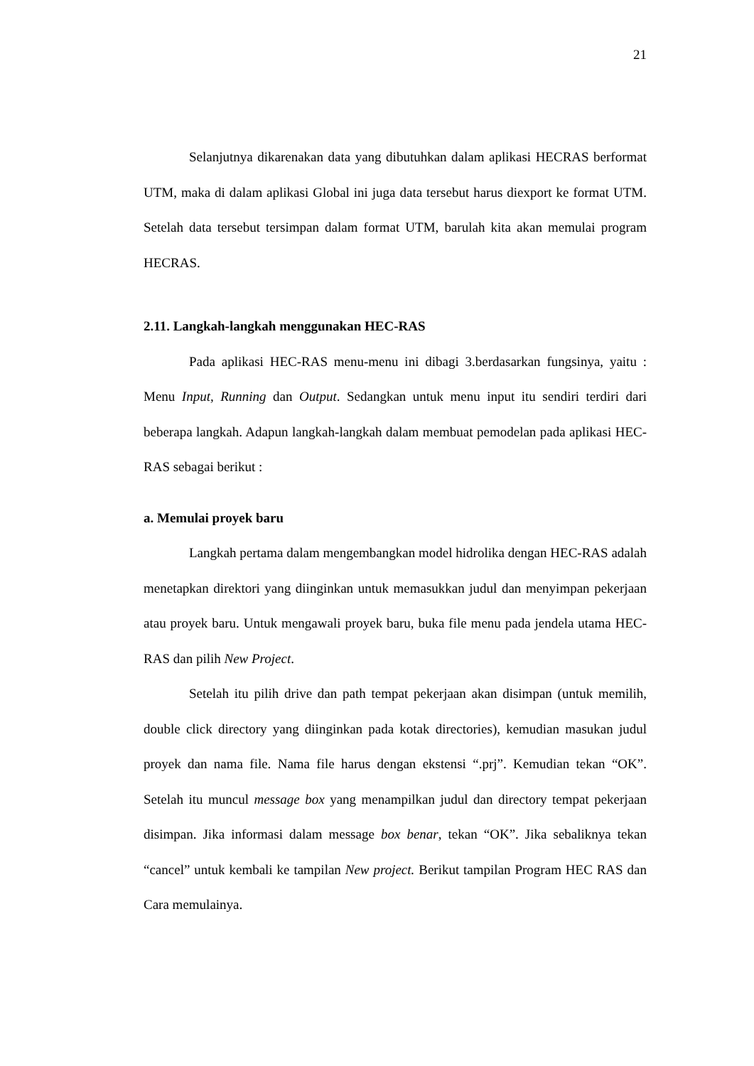21
Selanjutnya dikarenakan data yang dibutuhkan dalam aplikasi HECRAS berformat UTM, maka di dalam aplikasi Global ini juga data tersebut harus diexport ke format UTM. Setelah data tersebut tersimpan dalam format UTM, barulah kita akan memulai program HECRAS.
2.11. Langkah-langkah menggunakan HEC-RAS
Pada aplikasi HEC-RAS menu-menu ini dibagi 3.berdasarkan fungsinya, yaitu : Menu Input, Running dan Output. Sedangkan untuk menu input itu sendiri terdiri dari beberapa langkah. Adapun langkah-langkah dalam membuat pemodelan pada aplikasi HEC-RAS sebagai berikut :
a. Memulai proyek baru
Langkah pertama dalam mengembangkan model hidrolika dengan HEC-RAS adalah menetapkan direktori yang diinginkan untuk memasukkan judul dan menyimpan pekerjaan atau proyek baru. Untuk mengawali proyek baru, buka file menu pada jendela utama HEC-RAS dan pilih New Project.
Setelah itu pilih drive dan path tempat pekerjaan akan disimpan (untuk memilih, double click directory yang diinginkan pada kotak directories), kemudian masukan judul proyek dan nama file. Nama file harus dengan ekstensi “.prj”. Kemudian tekan “OK”. Setelah itu muncul message box yang menampilkan judul dan directory tempat pekerjaan disimpan. Jika informasi dalam message box benar, tekan “OK”. Jika sebaliknya tekan “cancel” untuk kembali ke tampilan New project. Berikut tampilan Program HEC RAS dan Cara memulainya.